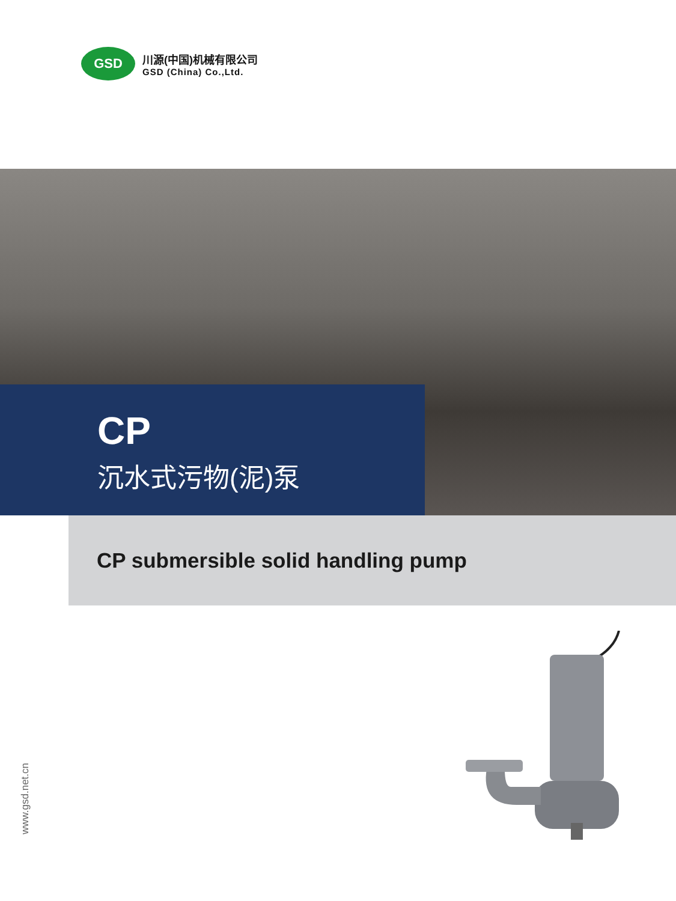GSD
川源(中国)机械有限公司
GSD (China) Co.,Ltd.
CP
沉水式污物(泥)泵
CP submersible solid handling pump
www.gsd.net.cn